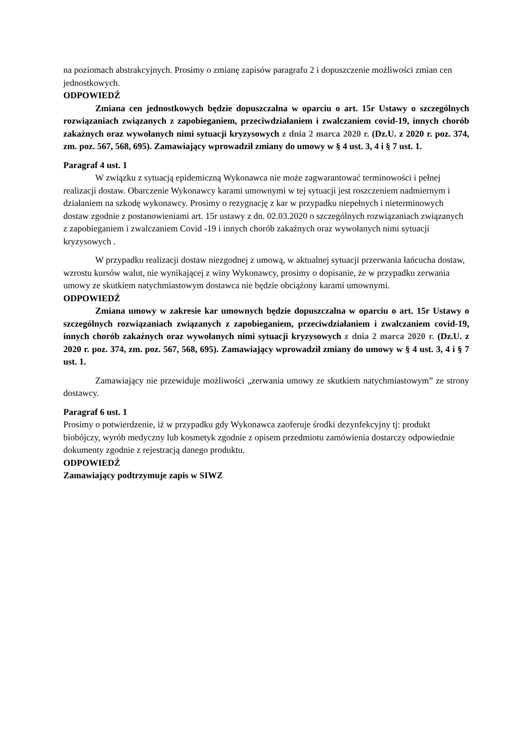na poziomach abstrakcyjnych. Prosimy o zmianę zapisów paragrafu 2 i dopuszczenie możliwości zmian cen jednostkowych.
ODPOWIEDŹ
Zmiana cen jednostkowych będzie dopuszczalna w oparciu o art. 15r Ustawy o szczególnych rozwiązaniach związanych z zapobieganiem, przeciwdziałaniem i zwalczaniem covid-19, innych chorób zakaźnych oraz wywołanych nimi sytuacji kryzysowych z dnia 2 marca 2020 r. (Dz.U. z 2020 r. poz. 374, zm. poz. 567, 568, 695). Zamawiający wprowadził zmiany do umowy w § 4 ust. 3, 4 i § 7 ust. 1.
Paragraf 4 ust. 1
W związku z sytuacją epidemiczną Wykonawca nie może zagwarantować terminowości i pełnej realizacji dostaw. Obarczenie Wykonawcy karami umownymi w tej sytuacji jest roszczeniem nadmiernym i działaniem na szkodę wykonawcy. Prosimy o rezygnację z kar w przypadku niepełnych i nieterminowych dostaw zgodnie z postanowieniami art. 15r ustawy z dn. 02.03.2020 o szczególnych rozwiązaniach związanych z zapobieganiem i zwalczaniem Covid -19 i innych chorób zakaźnych oraz wywołanych nimi sytuacji kryzysowych .
W przypadku realizacji dostaw niezgodnej z umową, w aktualnej sytuacji przerwania łańcucha dostaw, wzrostu kursów walut, nie wynikającej z winy Wykonawcy, prosimy o dopisanie, że w przypadku zerwania umowy ze skutkiem natychmiastowym dostawca nie będzie obciążony karami umownymi.
ODPOWIEDŹ
Zmiana umowy w zakresie kar umownych będzie dopuszczalna w oparciu o art. 15r Ustawy o szczególnych rozwiązaniach związanych z zapobieganiem, przeciwdziałaniem i zwalczaniem covid-19, innych chorób zakaźnych oraz wywołanych nimi sytuacji kryzysowych z dnia 2 marca 2020 r. (Dz.U. z 2020 r. poz. 374, zm. poz. 567, 568, 695). Zamawiający wprowadził zmiany do umowy w § 4 ust. 3, 4 i § 7 ust. 1.
Zamawiający nie przewiduje możliwości „zerwania umowy ze skutkiem natychmiastowym” ze strony dostawcy.
Paragraf 6 ust. 1
Prosimy o potwierdzenie, iż w przypadku gdy Wykonawca zaoferuje środki dezynfekcyjny tj: produkt biobójczy, wyrób medyczny lub kosmetyk zgodnie z opisem przedmiotu zamówienia dostarczy odpowiednie dokumenty zgodnie z rejestracją danego produktu.
ODPOWIEDŹ
Zamawiający podtrzymuje zapis w SIWZ